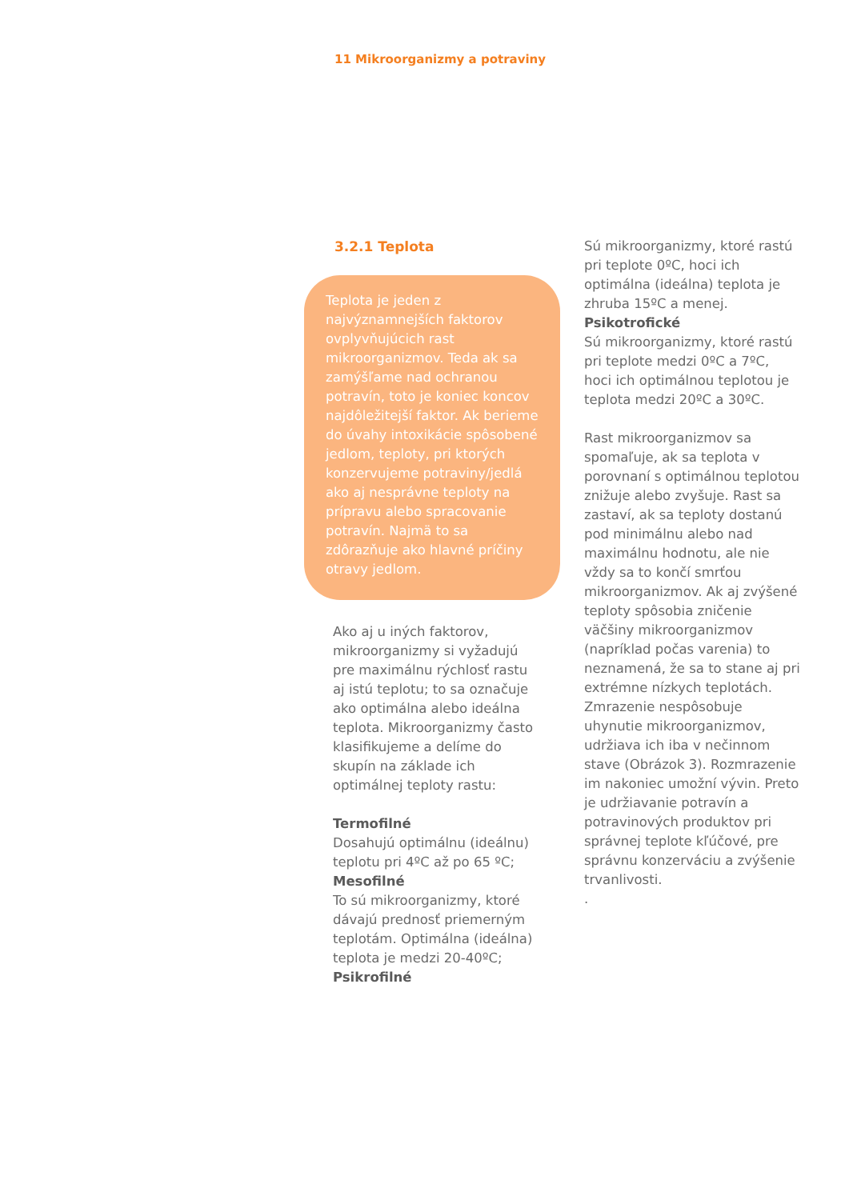11 Mikroorganizmy a potraviny
3.2.1 Teplota
Teplota je jeden z najvýznamnejších faktorov ovplyvňujúcich rast mikroorganizmov. Teda ak sa zamýšľame nad ochranou potravín, toto je koniec koncov najdôležitejší faktor. Ak berieme do úvahy intoxikácie spôsobené jedlom, teploty, pri ktorých konzervujeme potraviny/jedlá ako aj nesprávne teploty na prípravu alebo spracovanie potravín. Najmä to sa zdôrazňuje ako hlavné príčiny otravy jedlom.
Ako aj u iných faktorov, mikroorganizmy si vyžadujú pre maximálnu rýchlosť rastu aj istú teplotu; to sa označuje ako optimálna alebo ideálna teplota. Mikroorganizmy často klasifikujeme a delíme do skupín na základe ich optimálnej teploty rastu:
Termofilné
Dosahujú optimálnu (ideálnu) teplotu pri 4ºC až po 65 ºC;
Mesofilné
To sú mikroorganizmy, ktoré dávajú prednosť priemerným teplotám. Optimálna (ideálna) teplota je medzi 20-40ºC;
Psikrofilné
Sú mikroorganizmy, ktoré rastú pri teplote 0ºC, hoci ich optimálna (ideálna) teplota je zhruba 15ºC a menej.
Psikotrofické
Sú mikroorganizmy, ktoré rastú pri teplote medzi 0ºC a 7ºC, hoci ich optimálnou teplotou je teplota medzi 20ºC a 30ºC.
Rast mikroorganizmov sa spomaľuje, ak sa teplota v porovnaní s optimálnou teplotou znižuje alebo zvyšuje. Rast sa zastaví, ak sa teploty dostanú pod minimálnu alebo nad maximálnu hodnotu, ale nie vždy sa to končí smrťou mikroorganizmov. Ak aj zvýšené teploty spôsobia zničenie väčšiny mikroorganizmov (napríklad počas varenia) to neznamená, že sa to stane aj pri extrémne nízkych teplotách. Zmrazenie nespôsobuje uhynutie mikroorganizmov, udržiava ich iba v nečinnom stave (Obrázok 3). Rozmrazenie im nakoniec umožní vývin. Preto je udržiavanie potravín a potravinových produktov pri správnej teplote kľúčové, pre správnu konzerváciu a zvýšenie trvanlivosti.
.